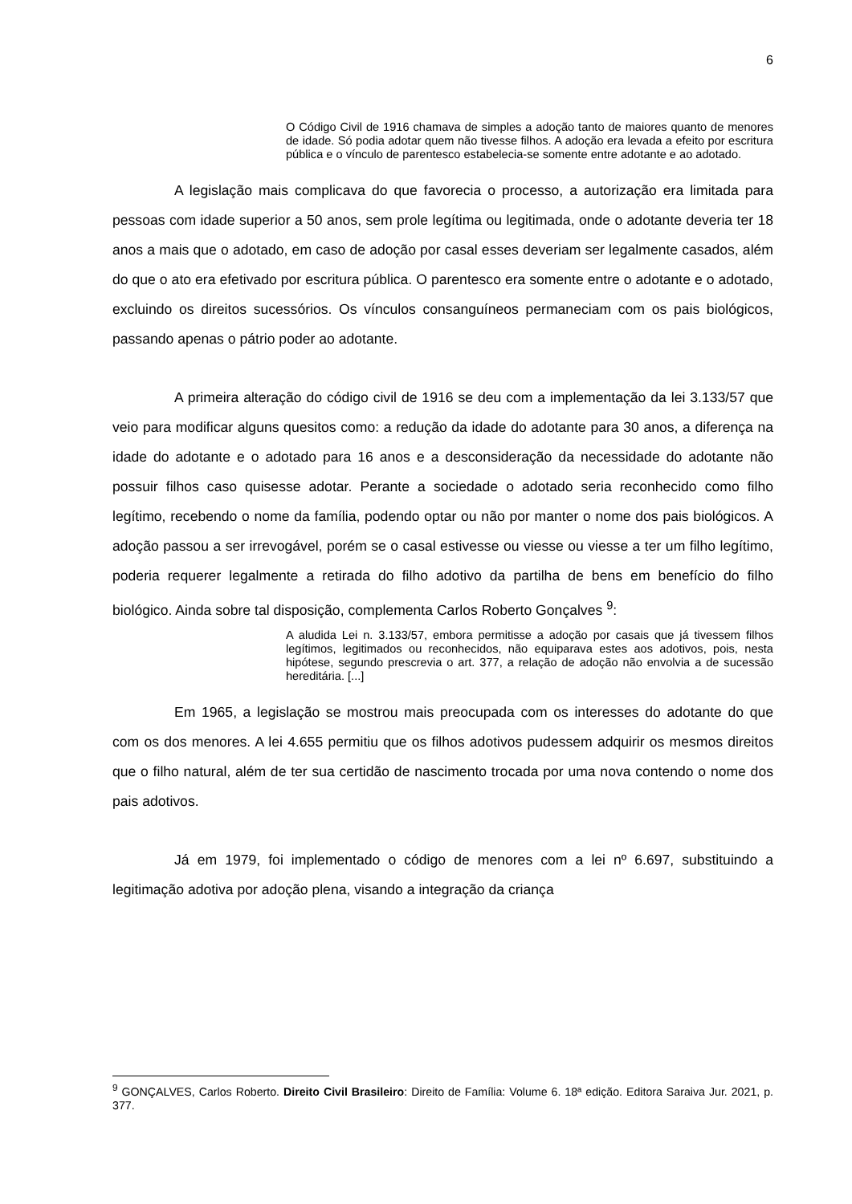6
O Código Civil de 1916 chamava de simples a adoção tanto de maiores quanto de menores de idade. Só podia adotar quem não tivesse filhos. A adoção era levada a efeito por escritura pública e o vínculo de parentesco estabelecia-se somente entre adotante e ao adotado.
A legislação mais complicava do que favorecia o processo, a autorização era limitada para pessoas com idade superior a 50 anos, sem prole legítima ou legitimada, onde o adotante deveria ter 18 anos a mais que o adotado, em caso de adoção por casal esses deveriam ser legalmente casados, além do que o ato era efetivado por escritura pública. O parentesco era somente entre o adotante e o adotado, excluindo os direitos sucessórios. Os vínculos consanguíneos permaneciam com os pais biológicos, passando apenas o pátrio poder ao adotante.
A primeira alteração do código civil de 1916 se deu com a implementação da lei 3.133/57 que veio para modificar alguns quesitos como: a redução da idade do adotante para 30 anos, a diferença na idade do adotante e o adotado para 16 anos e a desconsideração da necessidade do adotante não possuir filhos caso quisesse adotar. Perante a sociedade o adotado seria reconhecido como filho legítimo, recebendo o nome da família, podendo optar ou não por manter o nome dos pais biológicos. A adoção passou a ser irrevogável, porém se o casal estivesse ou viesse ou viesse a ter um filho legítimo, poderia requerer legalmente a retirada do filho adotivo da partilha de bens em benefício do filho biológico. Ainda sobre tal disposição, complementa Carlos Roberto Gonçalves <sup>9</sup>:
A aludida Lei n. 3.133/57, embora permitisse a adoção por casais que já tivessem filhos legítimos, legitimados ou reconhecidos, não equiparava estes aos adotivos, pois, nesta hipótese, segundo prescrevia o art. 377, a relação de adoção não envolvia a de sucessão hereditária. [...]
Em 1965, a legislação se mostrou mais preocupada com os interesses do adotante do que com os dos menores. A lei 4.655 permitiu que os filhos adotivos pudessem adquirir os mesmos direitos que o filho natural, além de ter sua certidão de nascimento trocada por uma nova contendo o nome dos pais adotivos.
Já em 1979, foi implementado o código de menores com a lei nº 6.697, substituindo a legitimação adotiva por adoção plena, visando a integração da criança
<sup>9</sup> GONÇALVES, Carlos Roberto. Direito Civil Brasileiro: Direito de Família: Volume 6. 18ª edição. Editora Saraiva Jur. 2021, p. 377.